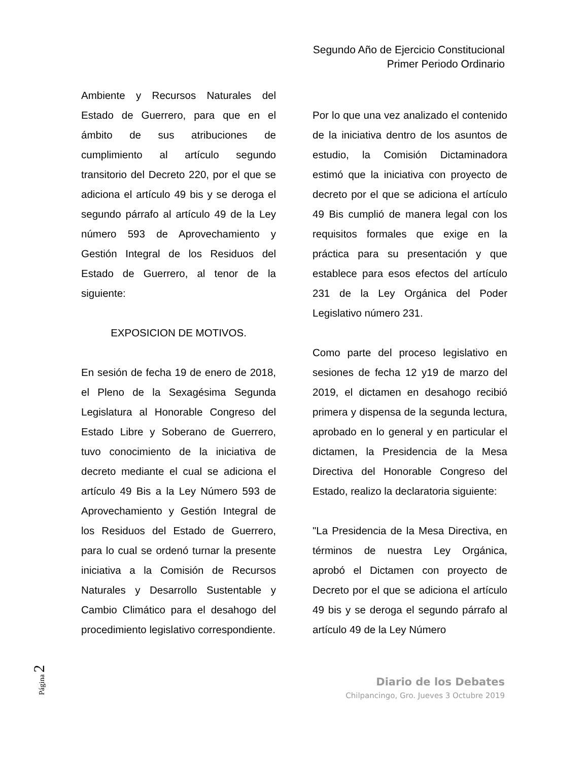Segundo Año de Ejercicio Constitucional
Primer Periodo Ordinario
Ambiente y Recursos Naturales del Estado de Guerrero, para que en el ámbito de sus atribuciones de cumplimiento al artículo segundo transitorio del Decreto 220, por el que se adiciona el artículo 49 bis y se deroga el segundo párrafo al artículo 49 de la Ley número 593 de Aprovechamiento y Gestión Integral de los Residuos del Estado de Guerrero, al tenor de la siguiente:
EXPOSICION DE MOTIVOS.
En sesión de fecha 19 de enero de 2018, el Pleno de la Sexagésima Segunda Legislatura al Honorable Congreso del Estado Libre y Soberano de Guerrero, tuvo conocimiento de la iniciativa de decreto mediante el cual se adiciona el artículo 49 Bis a la Ley Número 593 de Aprovechamiento y Gestión Integral de los Residuos del Estado de Guerrero, para lo cual se ordenó turnar la presente iniciativa a la Comisión de Recursos Naturales y Desarrollo Sustentable y Cambio Climático para el desahogo del procedimiento legislativo correspondiente.
Por lo que una vez analizado el contenido de la iniciativa dentro de los asuntos de estudio, la Comisión Dictaminadora estimó que la iniciativa con proyecto de decreto por el que se adiciona el artículo 49 Bis cumplió de manera legal con los requisitos formales que exige en la práctica para su presentación y que establece para esos efectos del artículo 231 de la Ley Orgánica del Poder Legislativo número 231.
Como parte del proceso legislativo en sesiones de fecha 12 y19 de marzo del 2019, el dictamen en desahogo recibió primera y dispensa de la segunda lectura, aprobado en lo general y en particular el dictamen, la Presidencia de la Mesa Directiva del Honorable Congreso del Estado, realizo la declaratoria siguiente:
"La Presidencia de la Mesa Directiva, en términos de nuestra Ley Orgánica, aprobó el Dictamen con proyecto de Decreto por el que se adiciona el artículo 49 bis y se deroga el segundo párrafo al artículo 49 de la Ley Número
Página 2
Diario de los Debates
Chilpancingo, Gro. Jueves 3 Octubre 2019